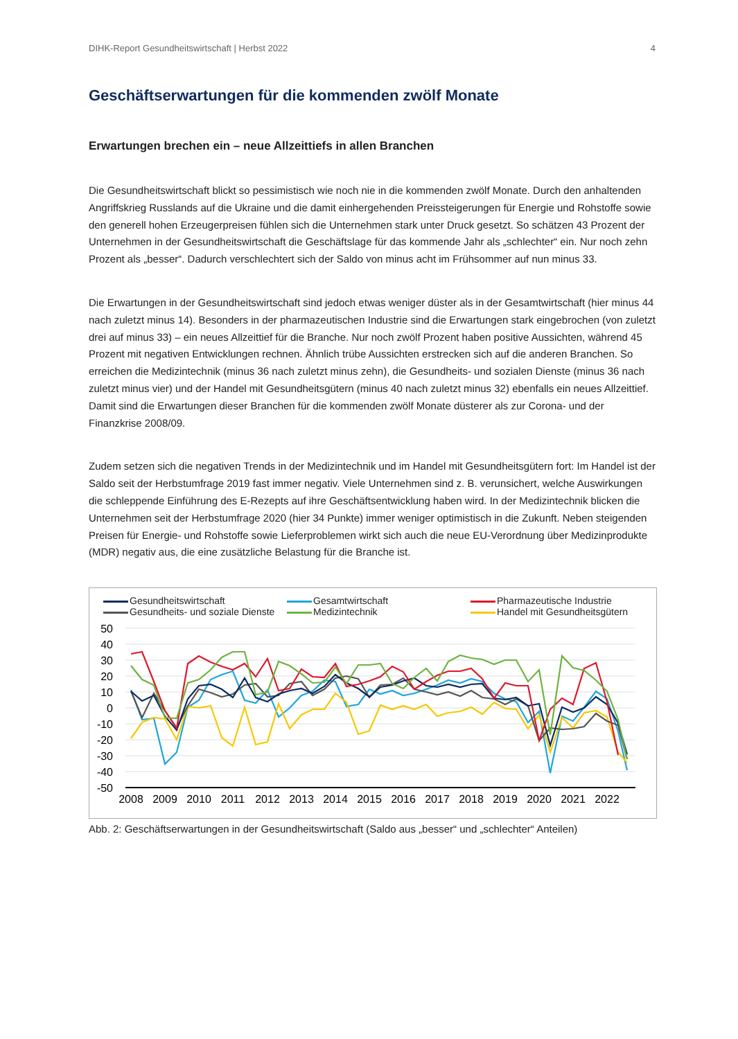DIHK-Report Gesundheitswirtschaft | Herbst 2022 4
Geschäftserwartungen für die kommenden zwölf Monate
Erwartungen brechen ein – neue Allzeittiefs in allen Branchen
Die Gesundheitswirtschaft blickt so pessimistisch wie noch nie in die kommenden zwölf Monate. Durch den anhaltenden Angriffskrieg Russlands auf die Ukraine und die damit einhergehenden Preissteigerungen für Energie und Rohstoffe sowie den generell hohen Erzeugerpreisen fühlen sich die Unternehmen stark unter Druck gesetzt. So schätzen 43 Prozent der Unternehmen in der Gesundheitswirtschaft die Geschäftslage für das kommende Jahr als „schlechter“ ein. Nur noch zehn Prozent als „besser“. Dadurch verschlechtert sich der Saldo von minus acht im Frühsommer auf nun minus 33.
Die Erwartungen in der Gesundheitswirtschaft sind jedoch etwas weniger düster als in der Gesamtwirtschaft (hier minus 44 nach zuletzt minus 14). Besonders in der pharmazeutischen Industrie sind die Erwartungen stark eingebrochen (von zuletzt drei auf minus 33) – ein neues Allzeittief für die Branche. Nur noch zwölf Prozent haben positive Aussichten, während 45 Prozent mit negativen Entwicklungen rechnen. Ähnlich trübe Aussichten erstrecken sich auf die anderen Branchen. So erreichen die Medizintechnik (minus 36 nach zuletzt minus zehn), die Gesundheits- und sozialen Dienste (minus 36 nach zuletzt minus vier) und der Handel mit Gesundheitsgütern (minus 40 nach zuletzt minus 32) ebenfalls ein neues Allzeittief. Damit sind die Erwartungen dieser Branchen für die kommenden zwölf Monate düsterer als zur Corona- und der Finanzkrise 2008/09.
Zudem setzen sich die negativen Trends in der Medizintechnik und im Handel mit Gesundheitsgütern fort: Im Handel ist der Saldo seit der Herbstumfrage 2019 fast immer negativ. Viele Unternehmen sind z. B. verunsichert, welche Auswirkungen die schleppende Einführung des E-Rezepts auf ihre Geschäftsentwicklung haben wird. In der Medizintechnik blicken die Unternehmen seit der Herbstumfrage 2020 (hier 34 Punkte) immer weniger optimistisch in die Zukunft. Neben steigenden Preisen für Energie- und Rohstoffe sowie Lieferproblemen wirkt sich auch die neue EU-Verordnung über Medizinprodukte (MDR) negativ aus, die eine zusätzliche Belastung für die Branche ist.
Gesundheitswirtschaft
Gesamtwirtschaft
Pharmazeutische Industrie
Gesundheits- und soziale Dienste
Medizintechnik
Handel mit Gesundheitsgütern
50
40
30
20
10
0
-10
-20
-30
-40
-50
2008
2009
2010
2011
2012
2013
2014
2015
2016
2017
2018
2019
2020
2021
2022
Abb. 2: Geschäftserwartungen in der Gesundheitswirtschaft (Saldo aus „besser“ und „schlechter“ Anteilen)